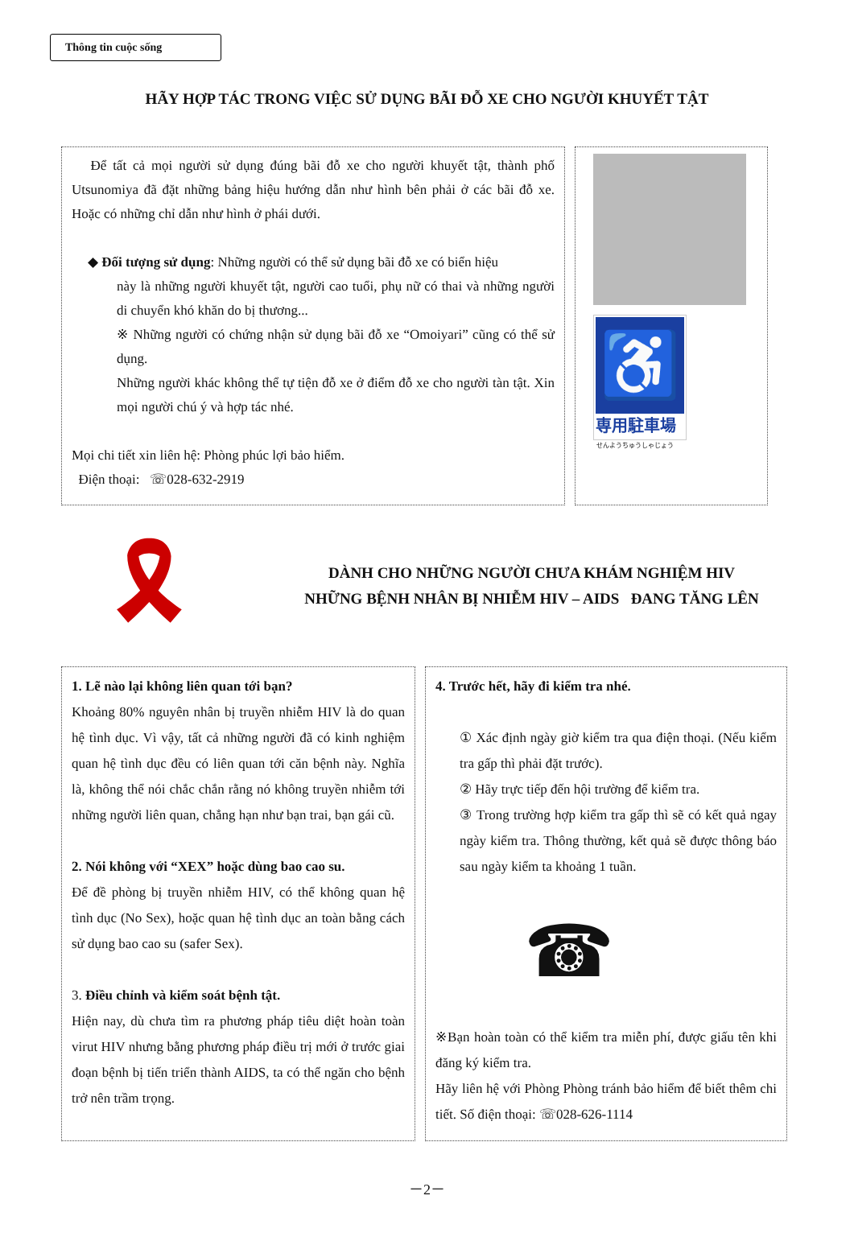Thông tin cuộc sống
HÃY HỢP TÁC TRONG VIỆC SỬ DỤNG BÃI ĐỖ XE CHO NGƯỜI KHUYẾT TẬT
Để tất cả mọi người sử dụng đúng bãi đỗ xe cho người khuyết tật, thành phố Utsunomiya đã đặt những bảng hiệu hướng dẫn như hình bên phải ở các bãi đỗ xe. Hoặc có những chỉ dẫn như hình ở phái dưới.
◆ Đối tượng sử dụng: Những người có thể sử dụng bãi đỗ xe có biển hiệu
này là những người khuyết tật, người cao tuổi, phụ nữ có thai và những người di chuyển khó khăn do bị thương...
※ Những người có chứng nhận sử dụng bãi đỗ xe “Omoiyari” cũng có thể sử dụng.
Những người khác không thể tự tiện đỗ xe ở điểm đỗ xe cho người tàn tật. Xin mọi người chú ý và hợp tác nhé.
Mọi chi tiết xin liên hệ: Phòng phúc lợi bảo hiểm.
Điện thoại: ☏028-632-2919
♿
専用駐車場
せんようちゅうしゃじょう
🎗
DÀNH CHO NHỮNG NGƯỜI CHƯA KHÁM NGHIỆM HIV
NHỮNG BỆNH NHÂN BỊ NHIỄM HIV – AIDS ĐANG TĂNG LÊN
1. Lẽ nào lại không liên quan tới bạn?
Khoảng 80% nguyên nhân bị truyền nhiễm HIV là do quan hệ tình dục. Vì vậy, tất cả những người đã có kinh nghiệm quan hệ tình dục đều có liên quan tới căn bệnh này. Nghĩa là, không thể nói chắc chắn rằng nó không truyền nhiễm tới những người liên quan, chẳng hạn như bạn trai, bạn gái cũ.
2. Nói không với “XEX” hoặc dùng bao cao su.
Để đề phòng bị truyền nhiễm HIV, có thể không quan hệ tình dục (No Sex), hoặc quan hệ tình dục an toàn bằng cách sử dụng bao cao su (safer Sex).
3. Điều chỉnh và kiểm soát bệnh tật.
Hiện nay, dù chưa tìm ra phương pháp tiêu diệt hoàn toàn virut HIV nhưng bằng phương pháp điều trị mới ở trước giai đoạn bệnh bị tiến triển thành AIDS, ta có thể ngăn cho bệnh trở nên trầm trọng.
4. Trước hết, hãy đi kiểm tra nhé.
① Xác định ngày giờ kiểm tra qua điện thoại. (Nếu kiểm tra gấp thì phải đặt trước).
② Hãy trực tiếp đến hội trường để kiểm tra.
③ Trong trường hợp kiểm tra gấp thì sẽ có kết quả ngay ngày kiểm tra. Thông thường, kết quả sẽ được thông báo sau ngày kiểm ta khoảng 1 tuần.
☎
※Bạn hoàn toàn có thể kiểm tra miễn phí, được giấu tên khi đăng ký kiểm tra.
Hãy liên hệ với Phòng Phòng tránh bảo hiểm để biết thêm chi tiết. Số điện thoại: ☏028-626-1114
－2－